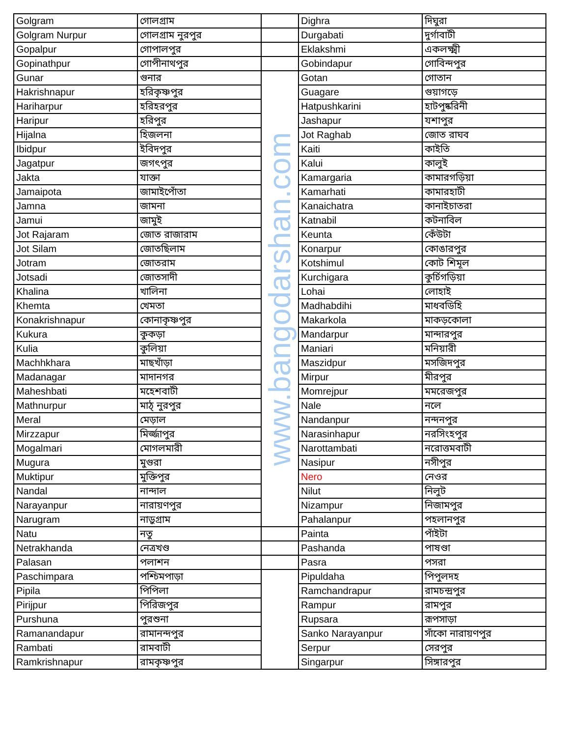| Golgram | গোলগ্রাম | | Dighra | দিঘুরা |
| Golgram Nurpur | গোলগ্রাম নুরপুর | | Durgabati | দুর্গাবাটী |
| Gopalpur | গোপালপুর | | Eklakshmi | একলক্ষ্মী |
| Gopinathpur | গোপীনাথপুর | | Gobindapur | গোবিন্দপুর |
| Gunar | গুনার | www.bangodarshan.com | Gotan | গোতান |
| Hakrishnapur | হরিকৃষ্ণপুর | | Guagare | গুয়াগড়ে |
| Hariharpur | হরিহরপুর | | Hatpushkarini | হাটপুষ্করিনী |
| Haripur | হরিপুর | | Jashapur | যশাপুর |
| Hijalna | হিজলনা | | Jot Raghab | জোত রাঘব |
| Ibidpur | ইবিদপুর | | Kaiti | কাইতি |
| Jagatpur | জগৎপুর | | Kalui | কালুই |
| Jakta | যাক্তা | | Kamargaria | কামারগড়িয়া |
| Jamaipota | জামাইপোঁতা | | Kamarhati | কামারহাটী |
| Jamna | জামনা | | Kanaichatra | কানাইচাতরা |
| Jamui | জামুই | | Katnabil | কটনাবিল |
| Jot Rajaram | জোত রাজারাম | | Keunta | কেঁউটা |
| Jot Silam | জোতছিলাম | | Konarpur | কোঙারপুর |
| Jotram | জোতরাম | | Kotshimul | কোট শিমূল |
| Jotsadi | জোতসাদী | | Kurchigara | কুর্চিগড়িয়া |
| Khalina | খালিনা | | Lohai | লোহাই |
| Khemta | খেমতা | | Madhabdihi | মাধবডিহি |
| Konakrishnapur | কোনাকৃষ্ণপুর | | Makarkola | মাকড়কোলা |
| Kukura | কুকড়া | | Mandarpur | মান্দারপুর |
| Kulia | কুলিয়া | | Maniari | মনিয়ারী |
| Machhkhara | মাছখাঁড়া | | Maszidpur | মসজিদপুর |
| Madanagar | মাদানগর | | Mirpur | মীরপুর |
| Maheshbati | মহেশবাটী | | Momrejpur | মমরেজপুর |
| Mathnurpur | মাঠ্ নুরপুর | | Nale | নলে |
| Meral | মেড়াল | | Nandanpur | নন্দনপুর |
| Mirzzapur | মির্জ্জাপুর | | Narasinhapur | নরসিংহপুর |
| Mogalmari | মোগলমারী | | Narottambati | নরোত্তমবাটী |
| Mugura | মুগুরা | | Nasipur | নসীপুর |
| Muktipur | মুক্তিপুর | | Nero | নেওর |
| Nandal | নান্দাল | | Nilut | নিলুট |
| Narayanpur | নারায়ণপুর | | Nizampur | নিজামপুর |
| Narugram | নাড়ুগ্রাম | | Pahalanpur | পহলানপুর |
| Natu | নতু | | Painta | পাঁইটা |
| Netrakhanda | নেত্রখণ্ড | | Pashanda | পাষণ্ডা |
| Palasan | পলাশন | | Pasra | পসরা |
| Paschimpara | পশ্চিমপাড়া | | Pipuldaha | পিপুলদহ |
| Pipila | পিপিলা | | Ramchandrapur | রামচন্দ্রপুর |
| Pirijpur | পিরিজপুর | | Rampur | রামপুর |
| Purshuna | পুরশুনা | | Rupsara | রূপসাড়া |
| Ramanandapur | রামানন্দপুর | | Sanko Narayanpur | সাঁকো নারায়ণপুর |
| Rambati | রামবাটী | | Serpur | সেরপুর |
| Ramkrishnapur | রামকৃষ্ণপুর | | Singarpur | সিঙ্গারপুর |